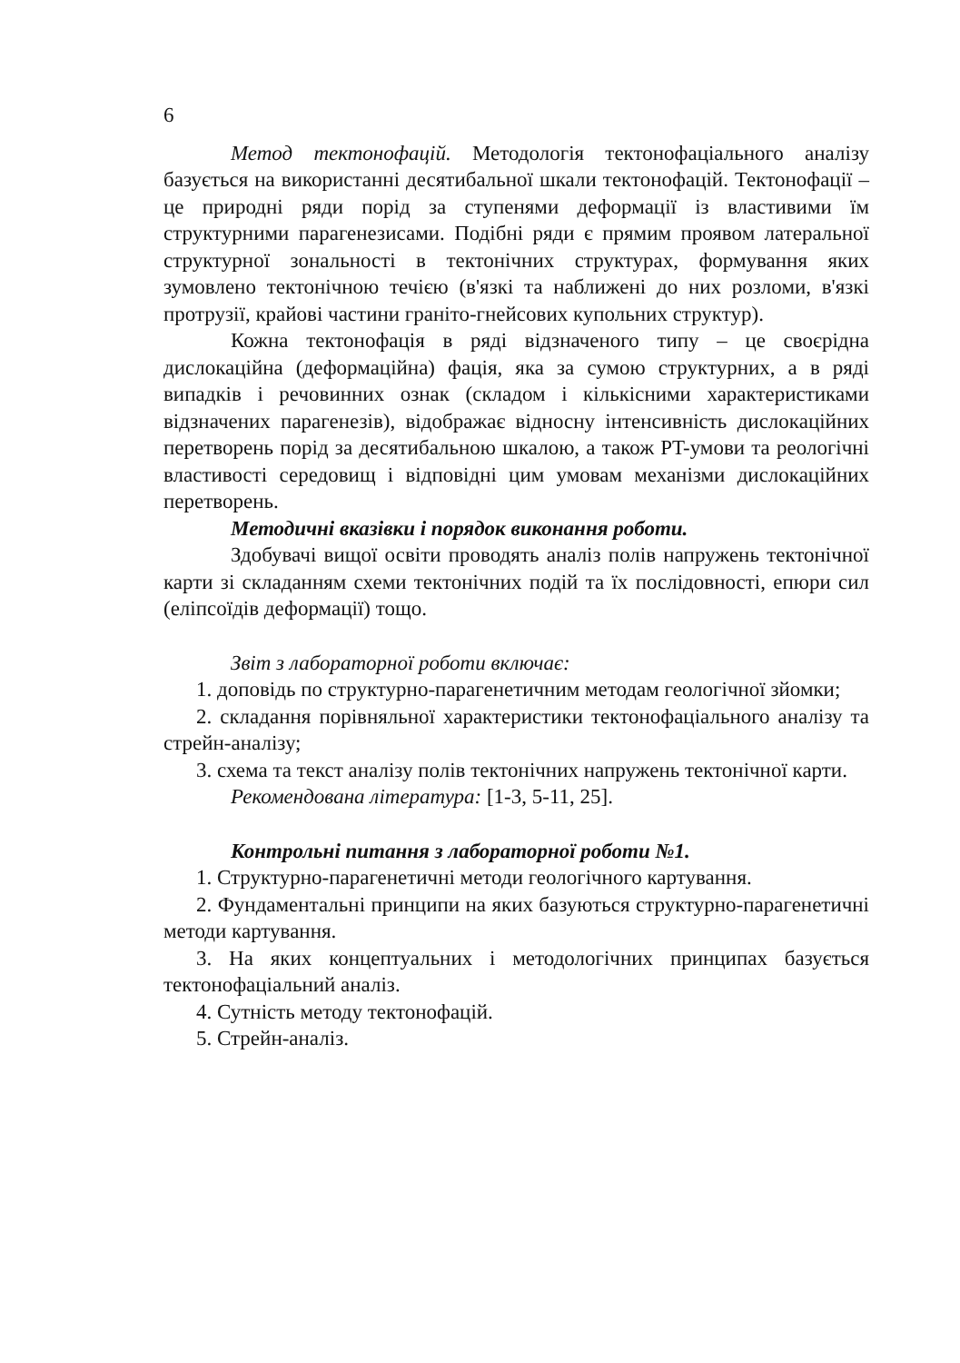6
Метод тектонофацій. Методологія тектонофаціального аналізу базується на використанні десятибальної шкали тектонофацій. Тектонофації – це природні ряди порід за ступенями деформації із властивими їм структурними парагенезисами. Подібні ряди є прямим проявом латеральної структурної зональності в тектонічних структурах, формування яких зумовлено тектонічною течією (в'язкі та наближені до них розломи, в'язкі протрузії, крайові частини граніто-гнейсових купольних структур).
Кожна тектонофація в ряді відзначеного типу – це своєрідна дислокаційна (деформаційна) фація, яка за сумою структурних, а в ряді випадків і речовинних ознак (складом і кількісними характеристиками відзначених парагенезів), відображає відносну інтенсивність дислокаційних перетворень порід за десятибальною шкалою, а також PT-умови та реологічні властивості середовищ і відповідні цим умовам механізми дислокаційних перетворень.
Методичні вказівки і порядок виконання роботи.
Здобувачі вищої освіти проводять аналіз полів напружень тектонічної карти зі складанням схеми тектонічних подій та їх послідовності, епюри сил (еліпсоїдів деформації) тощо.
Звіт з лабораторної роботи включає:
1. доповідь по структурно-парагенетичним методам геологічної зйомки;
2. складання порівняльної характеристики тектонофаціального аналізу та стрейн-аналізу;
3. схема та текст аналізу полів тектонічних напружень тектонічної карти.
Рекомендована література: [1-3, 5-11, 25].
Контрольні питання з лабораторної роботи №1.
1. Структурно-парагенетичні методи геологічного картування.
2. Фундаментальні принципи на яких базуються структурно-парагенетичні методи картування.
3. На яких концептуальних і методологічних принципах базується тектонофаціальний аналіз.
4. Сутність методу тектонофацій.
5. Стрейн-аналіз.